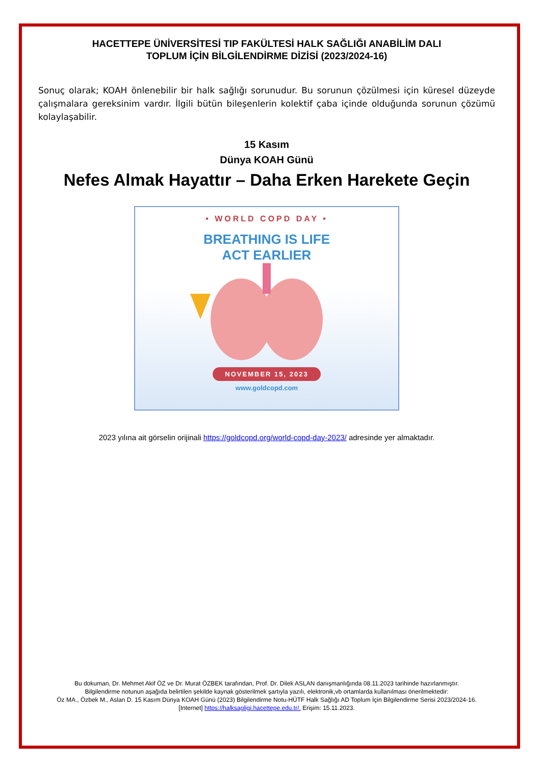HACETTEPE ÜNİVERSİTESİ TIP FAKÜLTESİ HALK SAĞLIĞI ANABİLİM DALI
TOPLUM İÇİN BİLGİLENDİRME DİZİSİ (2023/2024-16)
Sonuç olarak; KOAH önlenebilir bir halk sağlığı sorunudur. Bu sorunun çözülmesi için küresel düzeyde çalışmalara gereksinim vardır. İlgili bütün bileşenlerin kolektif çaba içinde olduğunda sorunun çözümü kolaylaşabilir.
15 Kasım
Dünya KOAH Günü
Nefes Almak Hayattır – Daha Erken Harekete Geçin
• WORLD COPD DAY •
BREATHING IS LIFE
ACT EARLIER
NOVEMBER 15, 2023
www.goldcopd.com
2023 yılına ait görselin orijinali https://goldcopd.org/world-copd-day-2023/ adresinde yer almaktadır.
Bu dokuman, Dr. Mehmet Akif ÖZ ve Dr. Murat ÖZBEK tarafından, Prof. Dr. Dilek ASLAN danışmanlığında 08.11.2023 tarihinde hazırlanmıştır.
Bilgilendirme notunun aşağıda belirtilen şekilde kaynak gösterilmek şartıyla yazılı, elektronik,vb ortamlarda kullanılması önerilmektedir:
Öz MA., Özbek M., Aslan D. 15 Kasım Dünya KOAH Günü (2023) Bilgilendirme Notu-HÜTF Halk Sağlığı AD Toplum İçin Bilgilendirme Serisi 2023/2024-16.
[Internet] https://halksagligi.hacettepe.edu.tr/. Erişim: 15.11.2023.